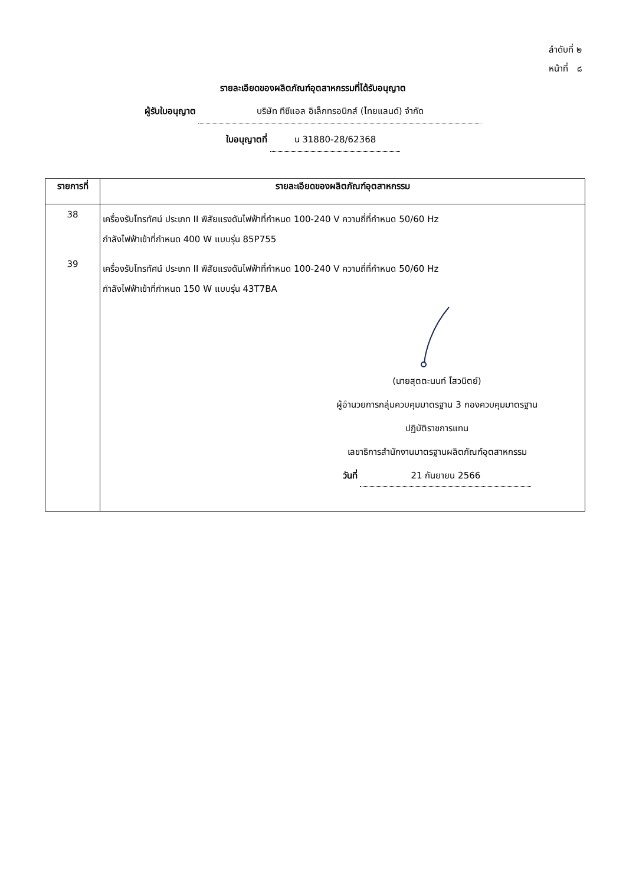ลำดับที่ ๒
หน้าที่ ๘
รายละเอียดของผลิตภัณฑ์อุตสาหกรรมที่ได้รับอนุญาต
ผู้รับใบอนุญาต บริษัท ทีซีแอล อิเล็กทรอนิกส์ (ไทยแลนด์) จำกัด
ใบอนุญาตที่ น 31880-28/62368
| รายการที่ | รายละเอียดของผลิตภัณฑ์อุตสาหกรรม |
| --- | --- |
| 38 | เครื่องรับโทรทัศน์ ประเภท II พิสัยแรงดันไฟฟ้าที่กำหนด 100-240 V ความถี่ที่กำหนด 50/60 Hz กำลังไฟฟ้าเข้าที่กำหนด 400 W แบบรุ่น 85P755 |
| 39 | เครื่องรับโทรทัศน์ ประเภท II พิสัยแรงดันไฟฟ้าที่กำหนด 100-240 V ความถี่ที่กำหนด 50/60 Hz กำลังไฟฟ้าเข้าที่กำหนด 150 W แบบรุ่น 43T7BA |
| | (นายสุตตะนนท์ โสวนิตย์) ผู้อำนวยการกลุ่มควบคุมมาตรฐาน 3 กองควบคุมมาตรฐาน ปฏิบัติราชการแทน เลขาธิการสำนักงานมาตรฐานผลิตภัณฑ์อุตสาหกรรม วันที่ 21 กันยายน 2566 |